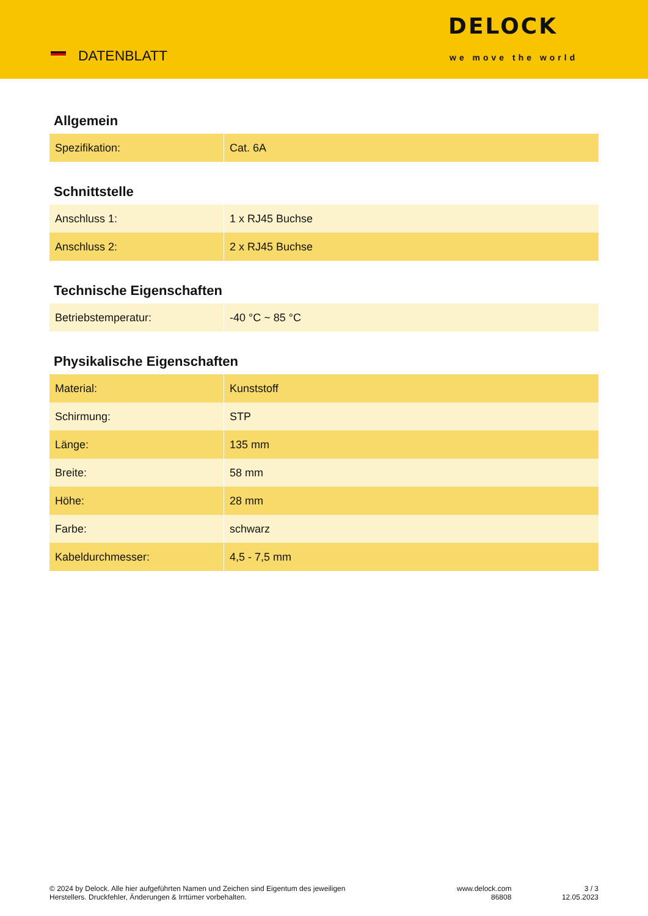DATENBLATT
DELOCK
we move the world
Allgemein
| Spezifikation: | Cat. 6A |
Schnittstelle
| Anschluss 1: | 1 x RJ45 Buchse |
| Anschluss 2: | 2 x RJ45 Buchse |
Technische Eigenschaften
| Betriebstemperatur: | -40 °C ~ 85 °C |
Physikalische Eigenschaften
| Material: | Kunststoff |
| Schirmung: | STP |
| Länge: | 135 mm |
| Breite: | 58 mm |
| Höhe: | 28 mm |
| Farbe: | schwarz |
| Kabeldurchmesser: | 4,5 - 7,5 mm |
© 2024 by Delock. Alle hier aufgeführten Namen und Zeichen sind Eigentum des jeweiligen
Herstellers. Druckfehler, Änderungen & Irrtümer vorbehalten.
www.delock.com
86808
3 / 3
12.05.2023